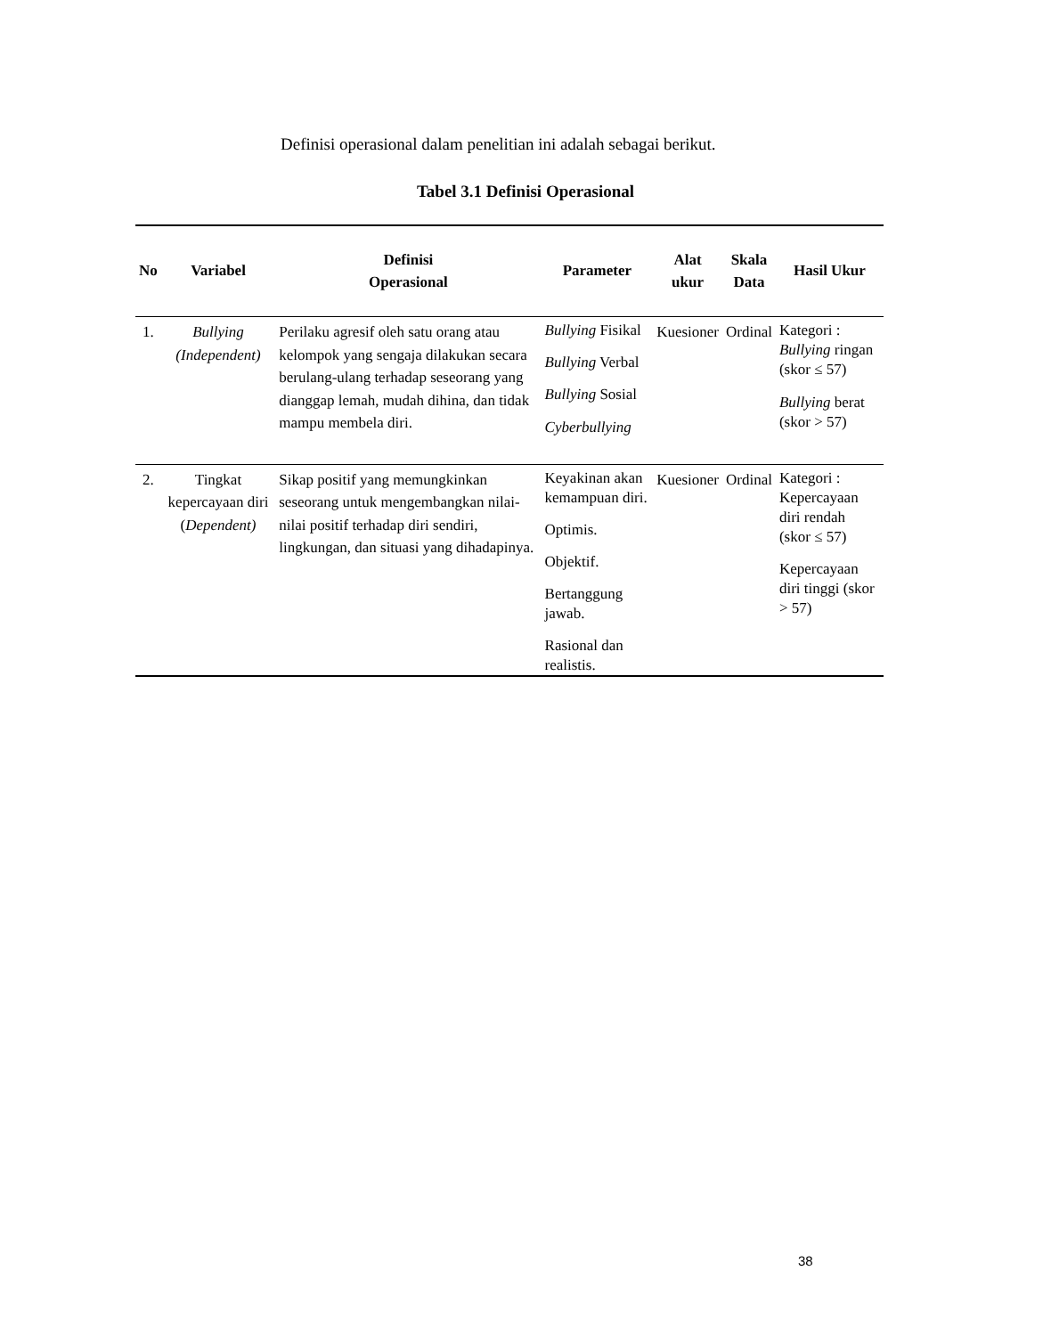Definisi operasional dalam penelitian ini adalah sebagai berikut.
Tabel 3.1 Definisi Operasional
| No | Variabel | Definisi Operasional | Parameter | Alat ukur | Skala Data | Hasil Ukur |
| --- | --- | --- | --- | --- | --- | --- |
| 1. | Bullying (Independent) | Perilaku agresif oleh satu orang atau kelompok yang sengaja dilakukan secara berulang-ulang terhadap seseorang yang dianggap lemah, mudah dihina, dan tidak mampu membela diri. | Bullying Fisikal Bullying Verbal Bullying Sosial Cyberbullying | Kuesioner | Ordinal | Kategori : Bullying ringan (skor ≤ 57) Bullying berat (skor > 57) |
| 2. | Tingkat kepercayaan diri ( Dependent) | Sikap positif yang memungkinkan seseorang untuk mengembangkan nilai-nilai positif terhadap diri sendiri, lingkungan, dan situasi yang dihadapinya. | Keyakinan akan kemampuan diri. Optimis. Objektif. Bertanggung jawab. Rasional dan realistis. | Kuesioner | Ordinal | Kategori : Kepercayaan diri rendah (skor ≤ 57) Kepercayaan diri tinggi (skor > 57) |
38